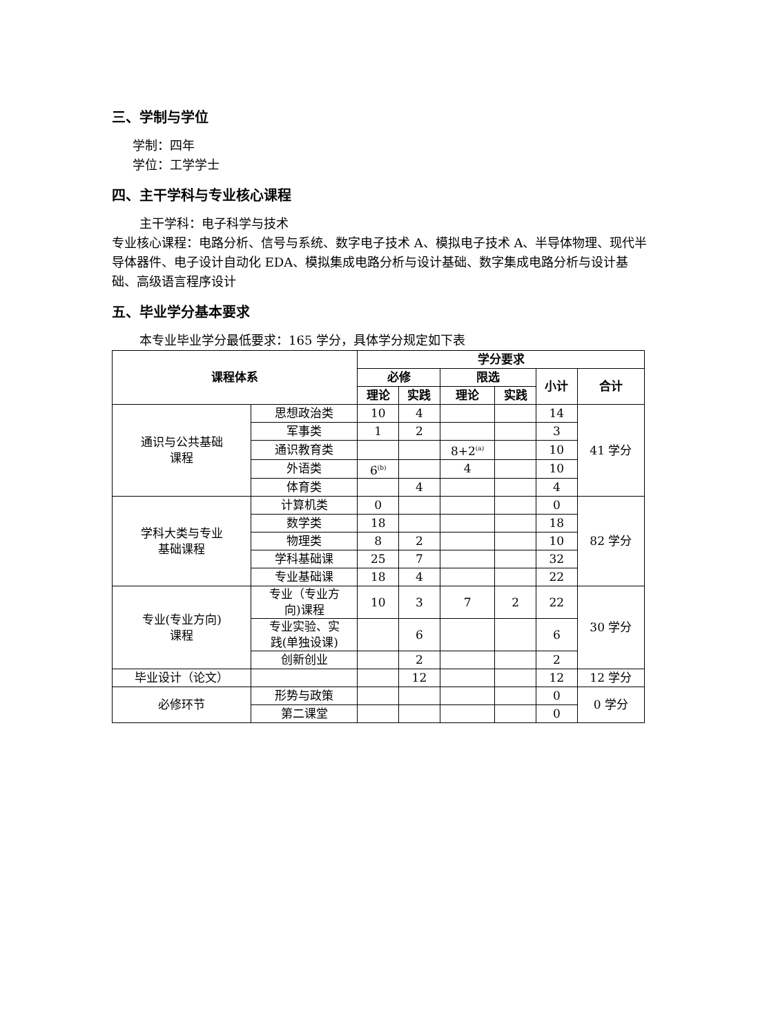三、学制与学位
学制：四年
学位：工学学士
四、主干学科与专业核心课程
主干学科：电子科学与技术
专业核心课程：电路分析、信号与系统、数字电子技术 A、模拟电子技术 A、半导体物理、现代半导体器件、电子设计自动化 EDA、模拟集成电路分析与设计基础、数字集成电路分析与设计基础、高级语言程序设计
五、毕业学分基本要求
本专业毕业学分最低要求：165 学分，具体学分规定如下表
| 课程体系 | | 学分要求 | | | | | |
| --- | --- | --- | --- | --- | --- | --- | --- |
| | | 必修 | | 限选 | | 小计 | 合计 |
| | | 理论 | 实践 | 理论 | 实践 | | |
| 通识与公共基础 课程 | 思想政治类 | 10 | 4 | | | 14 | 41 学分 |
| | 军事类 | 1 | 2 | | | 3 | |
| | 通识教育类 | | | 8+2<sup>(a)</sup> | | 10 | |
| | 外语类 | 6<sup>(b)</sup> | | 4 | | 10 | |
| | 体育类 | | 4 | | | 4 | |
| 学科大类与专业 基础课程 | 计算机类 | 0 | | | | 0 | 82 学分 |
| | 数学类 | 18 | | | | 18 | |
| | 物理类 | 8 | 2 | | | 10 | |
| | 学科基础课 | 25 | 7 | | | 32 | |
| | 专业基础课 | 18 | 4 | | | 22 | |
| 专业(专业方向) 课程 | 专业（专业方 向)课程 | 10 | 3 | 7 | 2 | 22 | 30 学分 |
| | 专业实验、实 践(单独设课) | | 6 | | | 6 | |
| | 创新创业 | | 2 | | | 2 | |
| 毕业设计（论文） | | | 12 | | | 12 | 12 学分 |
| 必修环节 | 形势与政策 | | | | | 0 | 0 学分 |
| | 第二课堂 | | | | | 0 | |